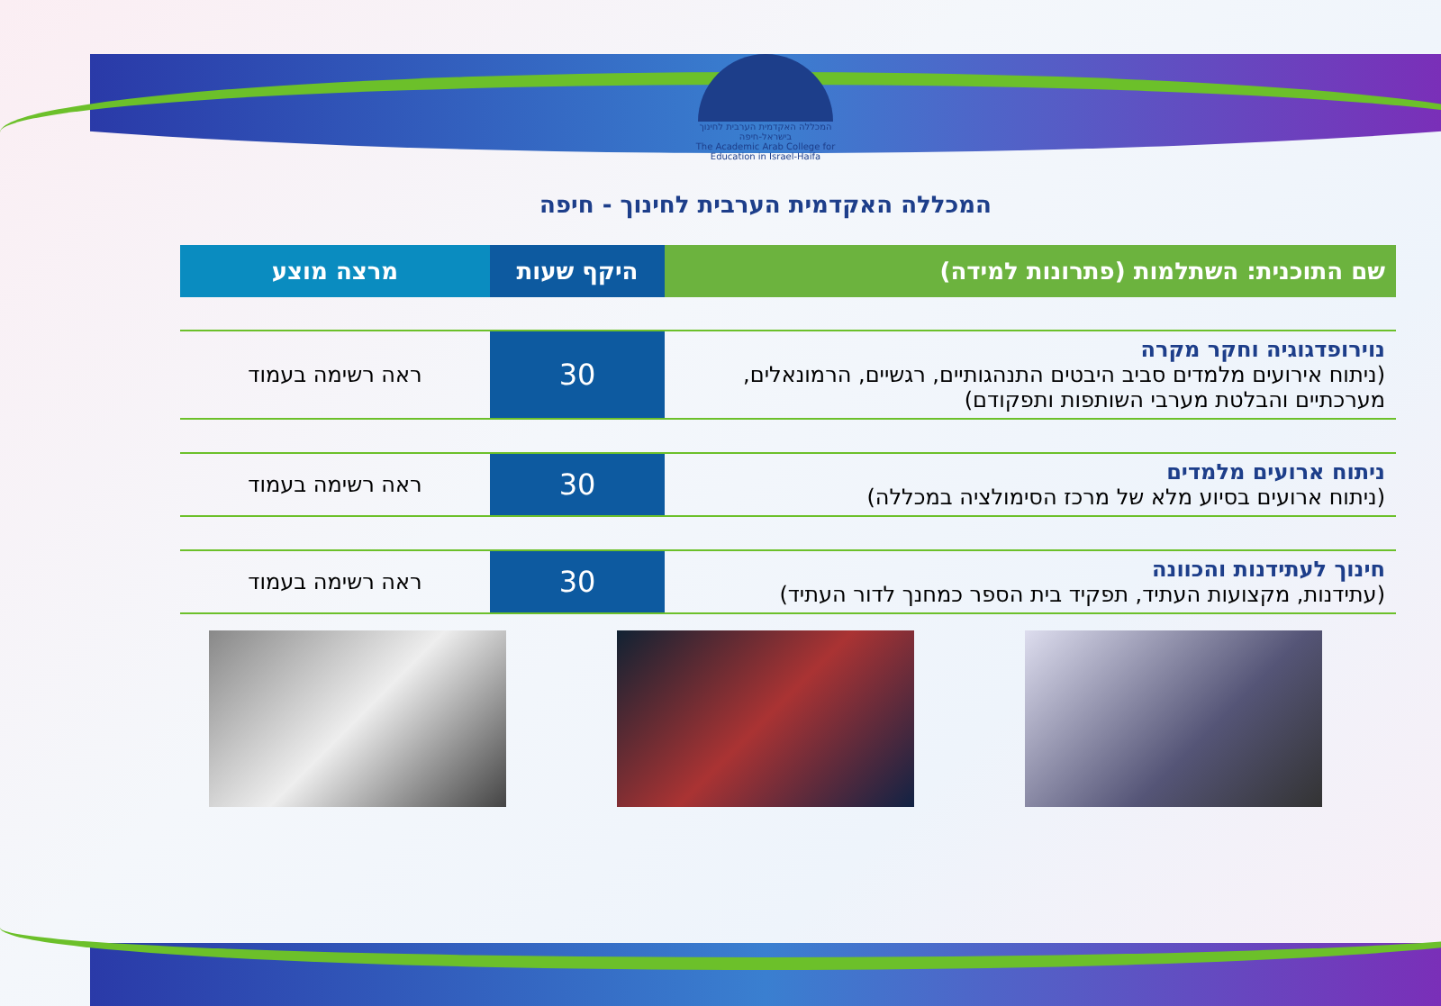המכללה האקדמית הערבית לחינוך בישראל-חיפה
The Academic Arab College for Education in Israel-Haifa
המכללה האקדמית הערבית לחינוך - חיפה
| שם התוכנית: השתלמות (פתרונות למידה) | היקף שעות | מרצה מוצע |
| --- | --- | --- |
| נוירופדגוגיה וחקר מקרה (ניתוח אירועים מלמדים סביב היבטים התנהגותיים, רגשיים, הרמונאלים, מערכתיים והבלטת מערבי השותפות ותפקודם) | 30 | ראה רשימה בעמוד |
| ניתוח ארועים מלמדים (ניתוח ארועים בסיוע מלא של מרכז הסימולציה במכללה) | 30 | ראה רשימה בעמוד |
| חינוך לעתידנות והכוונה (עתידנות, מקצועות העתיד, תפקיד בית הספר כמחנך לדור העתיד) | 30 | ראה רשימה בעמוד |